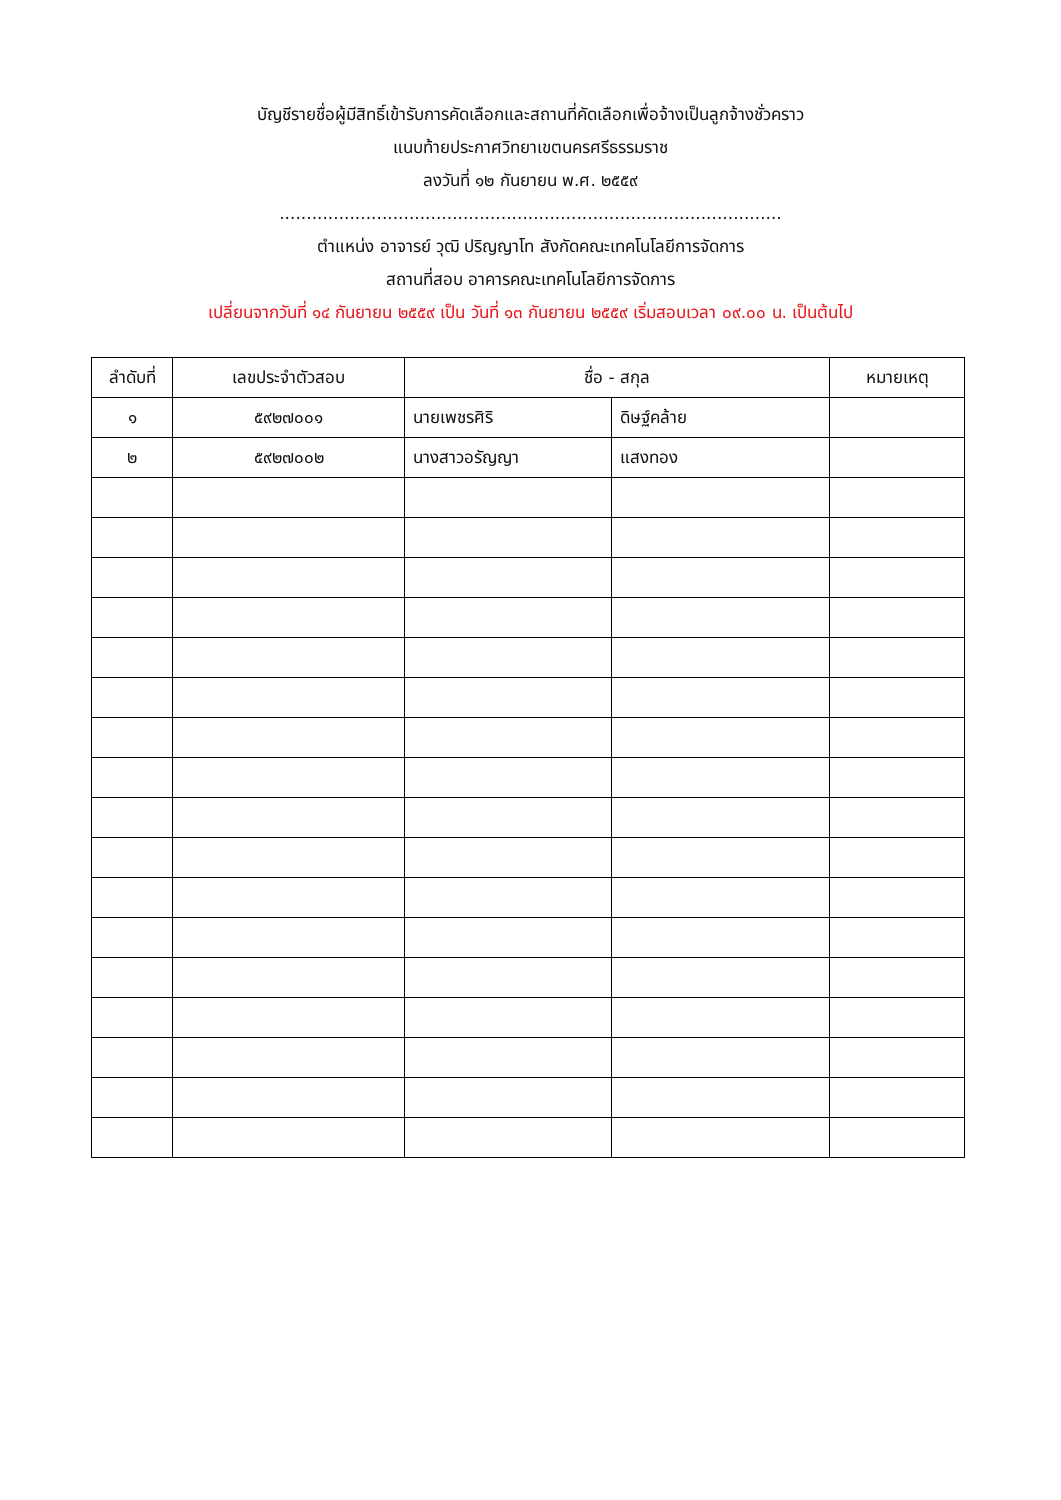บัญชีรายชื่อผู้มีสิทธิ์เข้ารับการคัดเลือกและสถานที่คัดเลือกเพื่อจ้างเป็นลูกจ้างชั่วคราว
แนบท้ายประกาศวิทยาเขตนครศรีธรรมราช
ลงวันที่ ๑๒ กันยายน พ.ศ. ๒๕๕๙
.............................................................................................
ตำแหน่ง อาจารย์ วุฒิ ปริญญาโท สังกัดคณะเทคโนโลยีการจัดการ
สถานที่สอบ อาคารคณะเทคโนโลยีการจัดการ
เปลี่ยนจากวันที่ ๑๔ กันยายน ๒๕๕๙ เป็น วันที่ ๑๓ กันยายน ๒๕๕๙ เริ่มสอบเวลา ๐๙.๐๐ น. เป็นต้นไป
| ลำดับที่ | เลขประจำตัวสอบ | ชื่อ - สกุล | | หมายเหตุ |
| --- | --- | --- | --- | --- |
| ๑ | ๕๙๒๗๐๐๑ | นายเพชรศิริ | ดิษฐ์คล้าย | |
| ๒ | ๕๙๒๗๐๐๒ | นางสาวอรัญญา | แสงทอง | |